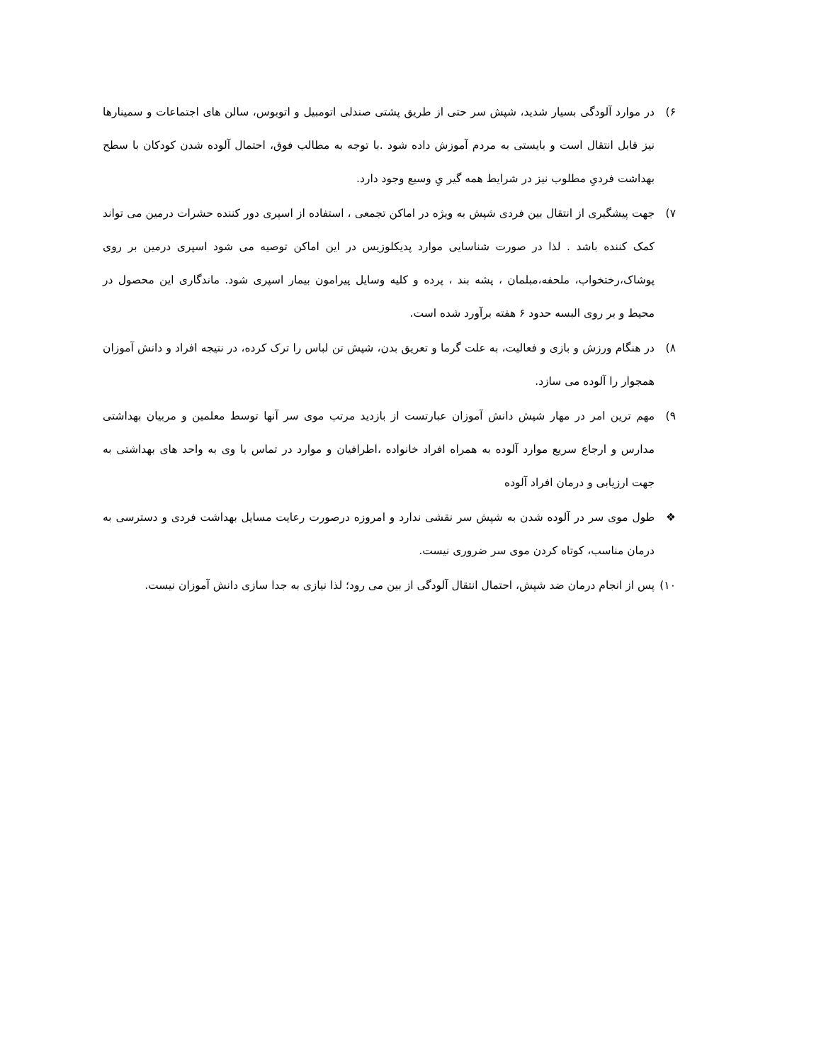۶) در موارد آلودگی بسیار شدید، شپش سر حتی از طریق پشتی صندلی اتومبیل و اتوبوس، سالن های اجتماعات و سمینارها نیز قابل انتقال است و بایستی به مردم آموزش داده شود .با توجه به مطالب فوق، احتمال آلوده شدن کودکان با سطح بهداشت فردیِ مطلوب نیز در شرایط همه گیر یِ وسیع وجود دارد.
۷) جهت پیشگیری از انتقال بین فردی شپش به ویژه در اماکن تجمعی ، استفاده از اسپری دور کننده حشرات درمین می تواند کمک کننده باشد . لذا در صورت شناسایی موارد پدیکلوزیس در این اماکن توصیه می شود اسپری درمین بر روی پوشاک،رختخواب، ملحفه،مبلمان ، پشه بند ، پرده و کلیه وسایل پیرامون بیمار اسپری شود. ماندگاری این محصول در محیط و بر روی البسه حدود ۶ هفته برآورد شده است.
۸) در هنگام ورزش و بازی و فعالیت، به علت گرما و تعریق بدن، شپش تن لباس را ترک کرده، در نتیجه افراد و دانش آموزان همجوار را آلوده می سازد.
۹) مهم ترین امر در مهار شپش دانش آموزان عبارتست از بازدید مرتب موی سر آنها توسط معلمین و مربیان بهداشتی مدارس و ارجاع سریع موارد آلوده به همراه افراد خانواده ،اطرافیان و موارد در تماس با وی به واحد های بهداشتی به جهت ارزیابی و درمان افراد آلوده
❖ طول موی سر در آلوده شدن به شپش سر نقشی ندارد و امروزه درصورت رعایت مسایل بهداشت فردی و دسترسی به درمان مناسب، کوتاه کردن موی سر ضروری نیست.
۱۰) پس از انجام درمان ضد شپش، احتمال انتقال آلودگی از بین می رود؛ لذا نیازی به جدا سازی دانش آموزان نیست.